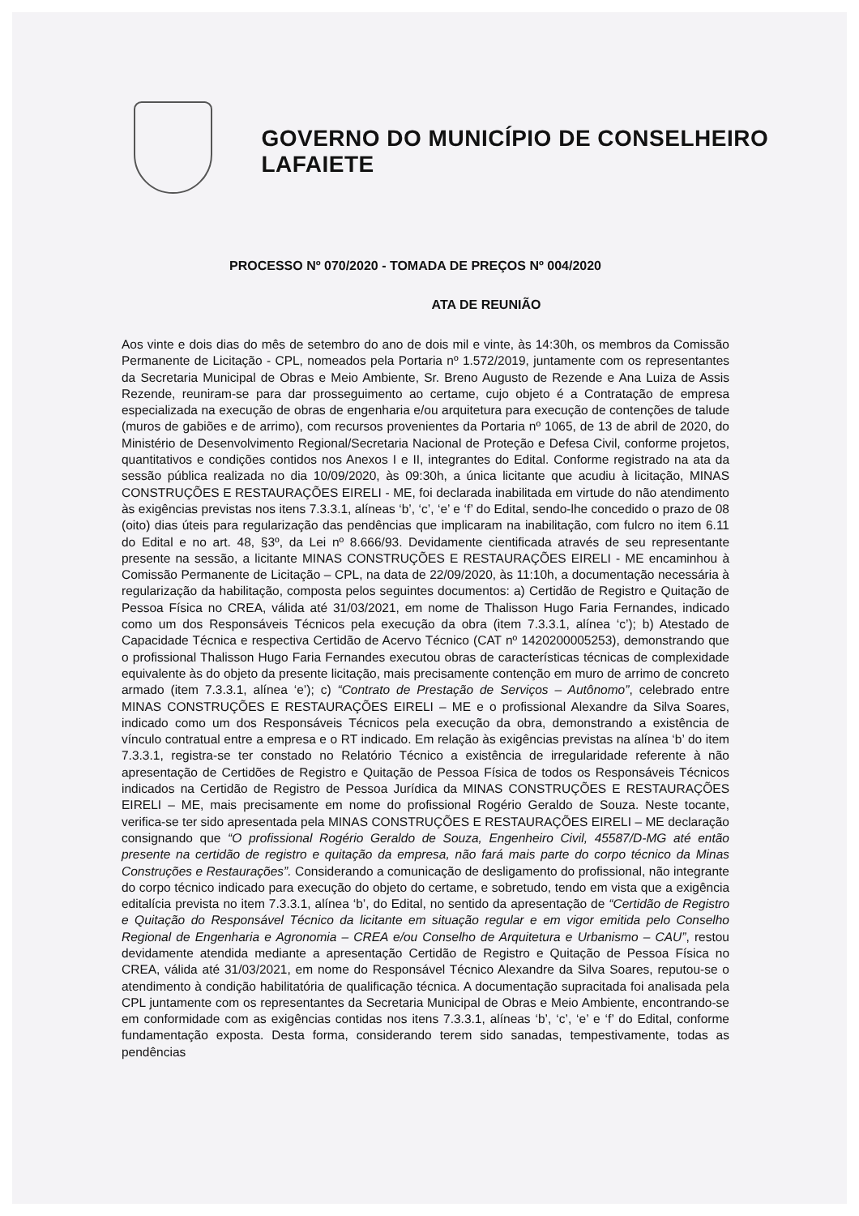GOVERNO DO MUNICÍPIO DE CONSELHEIRO LAFAIETE
PROCESSO Nº 070/2020 - TOMADA DE PREÇOS Nº 004/2020
ATA DE REUNIÃO
Aos vinte e dois dias do mês de setembro do ano de dois mil e vinte, às 14:30h, os membros da Comissão Permanente de Licitação - CPL, nomeados pela Portaria nº 1.572/2019, juntamente com os representantes da Secretaria Municipal de Obras e Meio Ambiente, Sr. Breno Augusto de Rezende e Ana Luiza de Assis Rezende, reuniram-se para dar prosseguimento ao certame, cujo objeto é a Contratação de empresa especializada na execução de obras de engenharia e/ou arquitetura para execução de contenções de talude (muros de gabiões e de arrimo), com recursos provenientes da Portaria nº 1065, de 13 de abril de 2020, do Ministério de Desenvolvimento Regional/Secretaria Nacional de Proteção e Defesa Civil, conforme projetos, quantitativos e condições contidos nos Anexos I e II, integrantes do Edital. Conforme registrado na ata da sessão pública realizada no dia 10/09/2020, às 09:30h, a única licitante que acudiu à licitação, MINAS CONSTRUÇÕES E RESTAURAÇÕES EIRELI - ME, foi declarada inabilitada em virtude do não atendimento às exigências previstas nos itens 7.3.3.1, alíneas ‘b’, ‘c’, ‘e’ e ‘f’ do Edital, sendo-lhe concedido o prazo de 08 (oito) dias úteis para regularização das pendências que implicaram na inabilitação, com fulcro no item 6.11 do Edital e no art. 48, §3º, da Lei nº 8.666/93. Devidamente cientificada através de seu representante presente na sessão, a licitante MINAS CONSTRUÇÕES E RESTAURAÇÕES EIRELI - ME encaminhou à Comissão Permanente de Licitação – CPL, na data de 22/09/2020, às 11:10h, a documentação necessária à regularização da habilitação, composta pelos seguintes documentos: a) Certidão de Registro e Quitação de Pessoa Física no CREA, válida até 31/03/2021, em nome de Thalisson Hugo Faria Fernandes, indicado como um dos Responsáveis Técnicos pela execução da obra (item 7.3.3.1, alínea ‘c’); b) Atestado de Capacidade Técnica e respectiva Certidão de Acervo Técnico (CAT nº 1420200005253), demonstrando que o profissional Thalisson Hugo Faria Fernandes executou obras de características técnicas de complexidade equivalente às do objeto da presente licitação, mais precisamente contenção em muro de arrimo de concreto armado (item 7.3.3.1, alínea ‘e’); c) “Contrato de Prestação de Serviços – Autônomo”, celebrado entre MINAS CONSTRUÇÕES E RESTAURAÇÕES EIRELI – ME e o profissional Alexandre da Silva Soares, indicado como um dos Responsáveis Técnicos pela execução da obra, demonstrando a existência de vínculo contratual entre a empresa e o RT indicado. Em relação às exigências previstas na alínea ‘b’ do item 7.3.3.1, registra-se ter constado no Relatório Técnico a existência de irregularidade referente à não apresentação de Certidões de Registro e Quitação de Pessoa Física de todos os Responsáveis Técnicos indicados na Certidão de Registro de Pessoa Jurídica da MINAS CONSTRUÇÕES E RESTAURAÇÕES EIRELI – ME, mais precisamente em nome do profissional Rogério Geraldo de Souza. Neste tocante, verifica-se ter sido apresentada pela MINAS CONSTRUÇÕES E RESTAURAÇÕES EIRELI – ME declaração consignando que “O profissional Rogério Geraldo de Souza, Engenheiro Civil, 45587/D-MG até então presente na certidão de registro e quitação da empresa, não fará mais parte do corpo técnico da Minas Construções e Restaurações”. Considerando a comunicação de desligamento do profissional, não integrante do corpo técnico indicado para execução do objeto do certame, e sobretudo, tendo em vista que a exigência editalícia prevista no item 7.3.3.1, alínea ‘b’, do Edital, no sentido da apresentação de “Certidão de Registro e Quitação do Responsável Técnico da licitante em situação regular e em vigor emitida pelo Conselho Regional de Engenharia e Agronomia – CREA e/ou Conselho de Arquitetura e Urbanismo – CAU”, restou devidamente atendida mediante a apresentação Certidão de Registro e Quitação de Pessoa Física no CREA, válida até 31/03/2021, em nome do Responsável Técnico Alexandre da Silva Soares, reputou-se o atendimento à condição habilitatória de qualificação técnica. A documentação supracitada foi analisada pela CPL juntamente com os representantes da Secretaria Municipal de Obras e Meio Ambiente, encontrando-se em conformidade com as exigências contidas nos itens 7.3.3.1, alíneas ‘b’, ‘c’, ‘e’ e ‘f’ do Edital, conforme fundamentação exposta. Desta forma, considerando terem sido sanadas, tempestivamente, todas as pendências